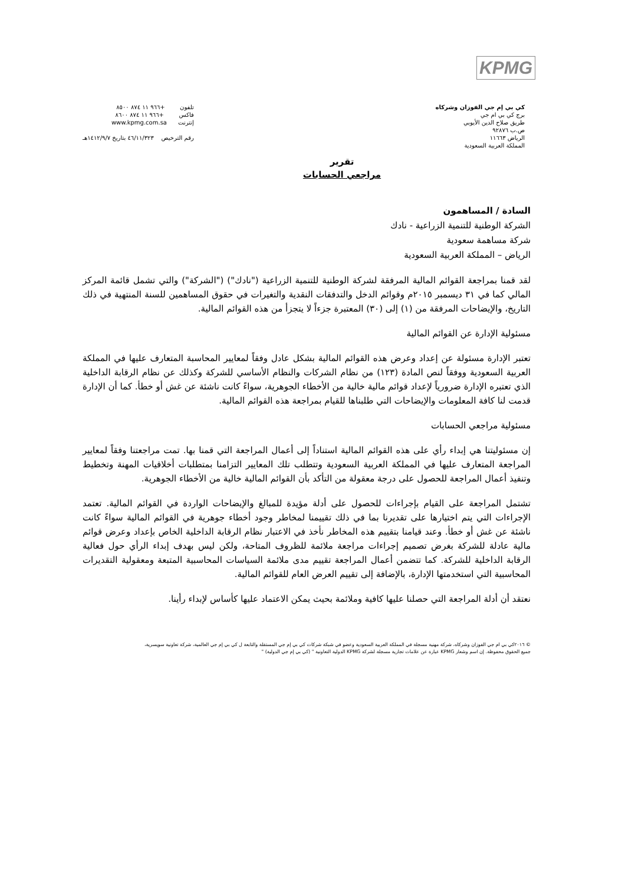KPMG
كي بي إم جي الفوزان وشركاه
برج كي بي ام جي
طريق صلاح الدين الأيوبي
ص.ب ٩٢٨٧٦
الرياض ١١٦٦٣
المملكة العربية السعودية
تلفون +٩٦٦ ١١ ٨٧٤ ٨٥٠٠
فاكس +٩٦٦ ١١ ٨٧٤ ٨٦٠٠
إنترنت www.kpmg.com.sa
رقم الترخيص ٤٦/١١/٣٢٣ بتاريخ ١٤١٢/٩/٧هـ
تقرير
مراجعي الحسابات
السادة / المساهمون
الشركة الوطنية للتنمية الزراعية - نادك
شركة مساهمة سعودية
الرياض – المملكة العربية السعودية
لقد قمنا بمراجعة القوائم المالية المرفقة لشركة الوطنية للتنمية الزراعية ("نادك") ("الشركة") والتي تشمل قائمة المركز المالي كما في ٣١ ديسمبر ٢٠١٥م وقوائم الدخل والتدفقات النقدية والتغيرات في حقوق المساهمين للسنة المنتهية في ذلك التاريخ، والإيضاحات المرفقة من (١) إلى (٣٠) المعتبرة جزءاً لا يتجزأ من هذه القوائم المالية.
مسئولية الإدارة عن القوائم المالية
تعتبر الإدارة مسئولة عن إعداد وعرض هذه القوائم المالية بشكل عادل وفقاً لمعايير المحاسبة المتعارف عليها في المملكة العربية السعودية ووفقاً لنص المادة (١٢٣) من نظام الشركات والنظام الأساسي للشركة وكذلك عن نظام الرقابة الداخلية الذي تعتبره الإدارة ضرورياً لإعداد قوائم مالية خالية من الأخطاء الجوهرية، سواءً كانت ناشئة عن غش أو خطأ. كما أن الإدارة قدمت لنا كافة المعلومات والإيضاحات التي طلبناها للقيام بمراجعة هذه القوائم المالية.
مسئولية مراجعي الحسابات
إن مسئوليتنا هي إبداء رأي على هذه القوائم المالية استناداً إلى أعمال المراجعة التي قمنا بها. تمت مراجعتنا وفقاً لمعايير المراجعة المتعارف عليها في المملكة العربية السعودية وتتطلب تلك المعايير التزامنا بمتطلبات أخلاقيات المهنة وتخطيط وتنفيذ أعمال المراجعة للحصول على درجة معقولة من التأكد بأن القوائم المالية خالية من الأخطاء الجوهرية.
تشتمل المراجعة على القيام بإجراءات للحصول على أدلة مؤيدة للمبالغ والإيضاحات الواردة في القوائم المالية. تعتمد الإجراءات التي يتم اختيارها على تقديرنا بما في ذلك تقييمنا لمخاطر وجود أخطاء جوهرية في القوائم المالية سواءً كانت ناشئة عن غش أو خطأ. وعند قيامنا بتقييم هذه المخاطر نأخذ في الاعتبار نظام الرقابة الداخلية الخاص بإعداد وعرض قوائم مالية عادلة للشركة بغرض تصميم إجراءات مراجعة ملائمة للظروف المتاحة، ولكن ليس بهدف إبداء الرأي حول فعالية الرقابة الداخلية للشركة. كما تتضمن أعمال المراجعة تقييم مدى ملائمة السياسات المحاسبية المتبعة ومعقولية التقديرات المحاسبية التي استخدمتها الإدارة، بالإضافة إلى تقييم العرض العام للقوائم المالية.
نعتقد أن أدلة المراجعة التي حصلنا عليها كافية وملائمة بحيث يمكن الاعتماد عليها كأساس لإبداء رأينا.
© ٢٠١٦كي بي ام جي الفوزان وشركاه، شركة مهنية مسجلة في المملكة العربية السعودية وعضو في شبكة شركات كي بي إم جي المستقلة والتابعة ل كي بي إم جي العالمية، شركة تعاونية سويسرية،
جميع الحقوق محفوظة. إن اسم وشعار KPMG عبارة عن علامات تجارية مسجلة لشركة KPMG الدولية التعاونية " (كي بي إم جي الدولية) "